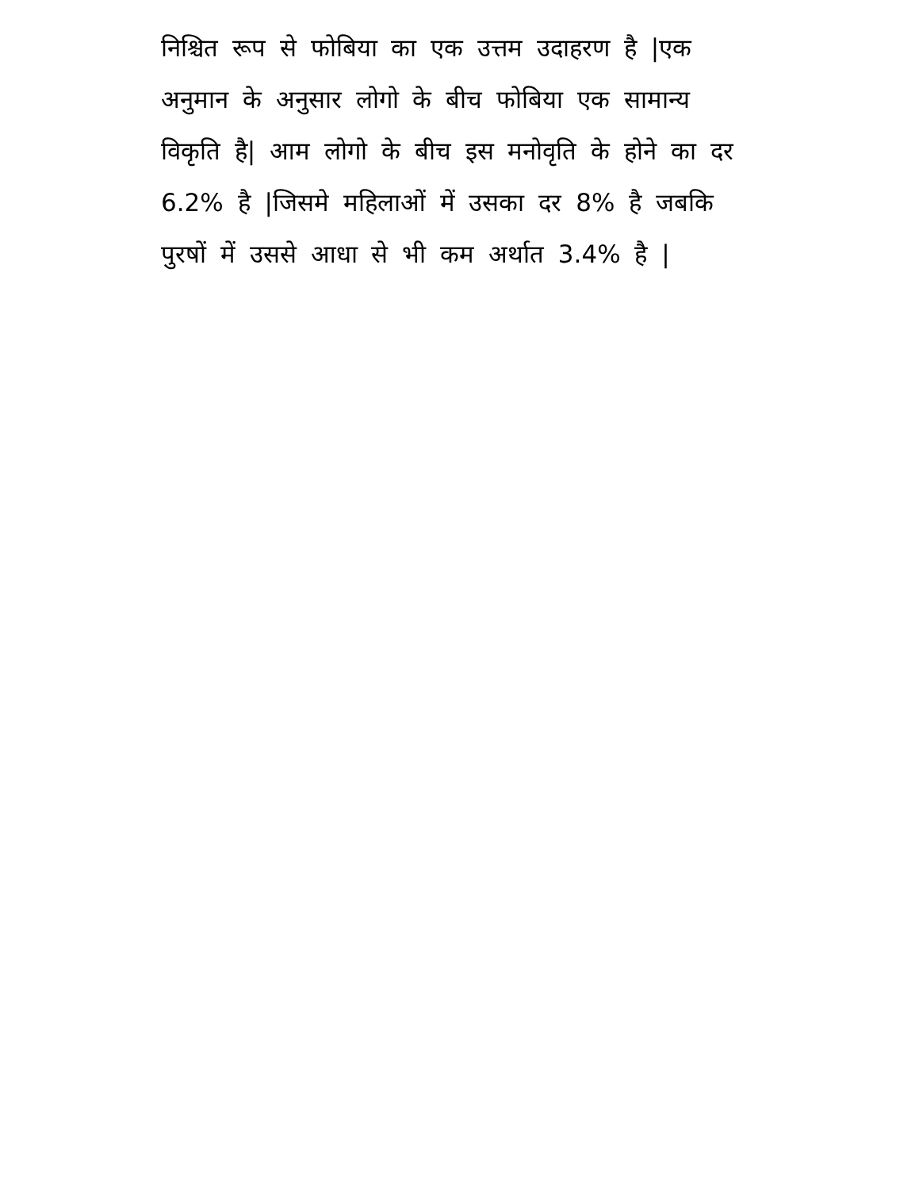निश्चित रूप से फोबिया का एक उत्तम उदाहरण है |एक
अनुमान के अनुसार लोगो के बीच फोबिया एक सामान्य
विकृति है| आम लोगो के बीच इस मनोवृति के होने का दर
6.2% है |जिसमे महिलाओं में उसका दर 8% है जबकि
पुरषों में उससे आधा से भी कम अर्थात 3.4% है |